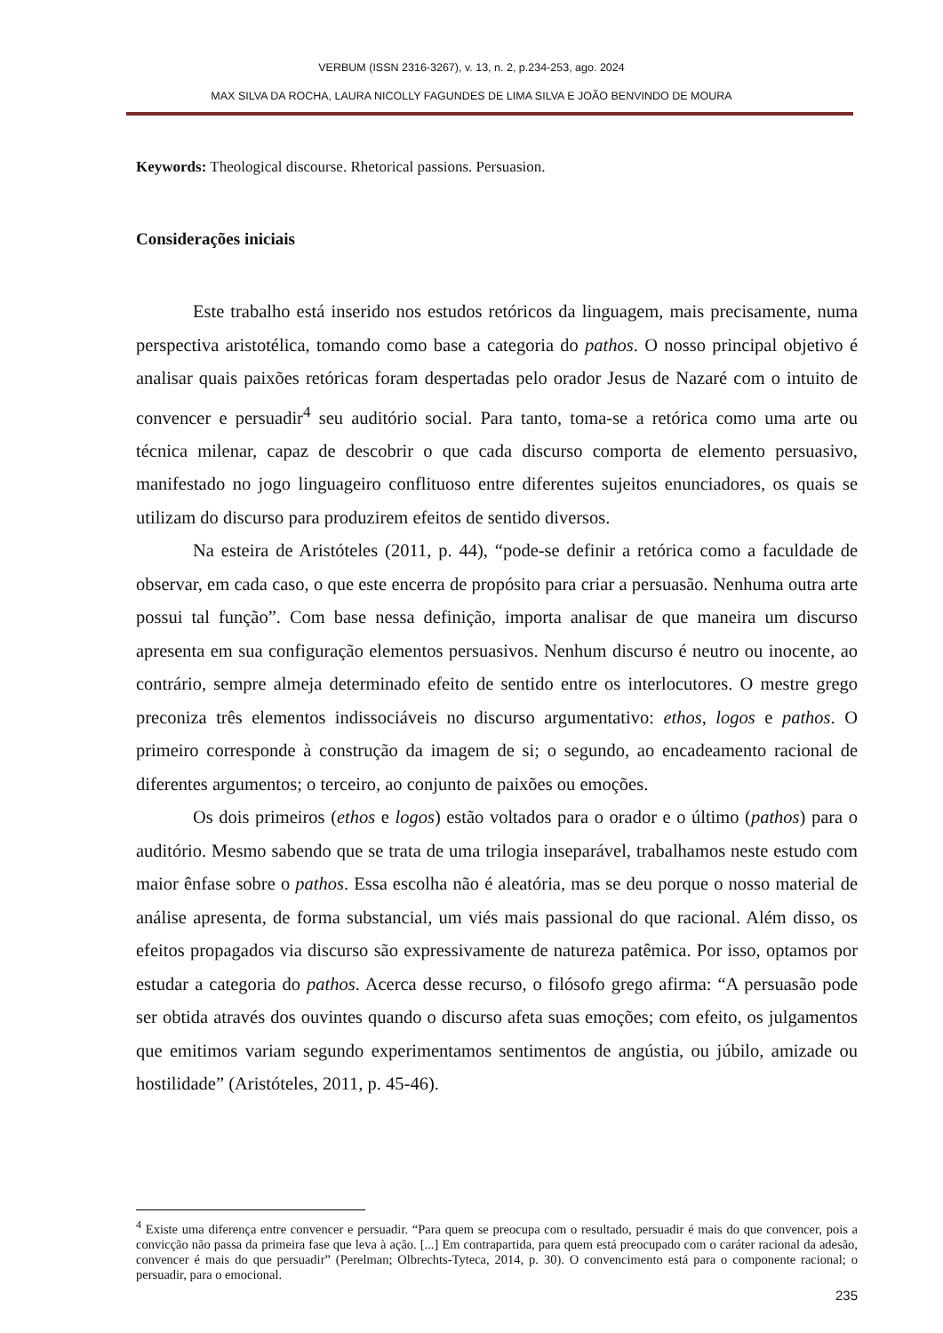VERBUM (ISSN 2316-3267), v. 13, n. 2, p.234-253, ago. 2024
MAX SILVA DA ROCHA, LAURA NICOLLY FAGUNDES DE LIMA SILVA E JOÃO BENVINDO DE MOURA
Keywords: Theological discourse. Rhetorical passions. Persuasion.
Considerações iniciais
Este trabalho está inserido nos estudos retóricos da linguagem, mais precisamente, numa perspectiva aristotélica, tomando como base a categoria do pathos. O nosso principal objetivo é analisar quais paixões retóricas foram despertadas pelo orador Jesus de Nazaré com o intuito de convencer e persuadir<sup>4</sup> seu auditório social. Para tanto, toma-se a retórica como uma arte ou técnica milenar, capaz de descobrir o que cada discurso comporta de elemento persuasivo, manifestado no jogo linguageiro conflituoso entre diferentes sujeitos enunciadores, os quais se utilizam do discurso para produzirem efeitos de sentido diversos.
Na esteira de Aristóteles (2011, p. 44), “pode-se definir a retórica como a faculdade de observar, em cada caso, o que este encerra de propósito para criar a persuasão. Nenhuma outra arte possui tal função”. Com base nessa definição, importa analisar de que maneira um discurso apresenta em sua configuração elementos persuasivos. Nenhum discurso é neutro ou inocente, ao contrário, sempre almeja determinado efeito de sentido entre os interlocutores. O mestre grego preconiza três elementos indissociáveis no discurso argumentativo: ethos, logos e pathos. O primeiro corresponde à construção da imagem de si; o segundo, ao encadeamento racional de diferentes argumentos; o terceiro, ao conjunto de paixões ou emoções.
Os dois primeiros (ethos e logos) estão voltados para o orador e o último (pathos) para o auditório. Mesmo sabendo que se trata de uma trilogia inseparável, trabalhamos neste estudo com maior ênfase sobre o pathos. Essa escolha não é aleatória, mas se deu porque o nosso material de análise apresenta, de forma substancial, um viés mais passional do que racional. Além disso, os efeitos propagados via discurso são expressivamente de natureza patêmica. Por isso, optamos por estudar a categoria do pathos. Acerca desse recurso, o filósofo grego afirma: “A persuasão pode ser obtida através dos ouvintes quando o discurso afeta suas emoções; com efeito, os julgamentos que emitimos variam segundo experimentamos sentimentos de angústia, ou júbilo, amizade ou hostilidade” (Aristóteles, 2011, p. 45-46).
<sup>4</sup> Existe uma diferença entre convencer e persuadir. “Para quem se preocupa com o resultado, persuadir é mais do que convencer, pois a convicção não passa da primeira fase que leva à ação. [...] Em contrapartida, para quem está preocupado com o caráter racional da adesão, convencer é mais do que persuadir” (Perelman; Olbrechts-Tyteca, 2014, p. 30). O convencimento está para o componente racional; o persuadir, para o emocional.
235